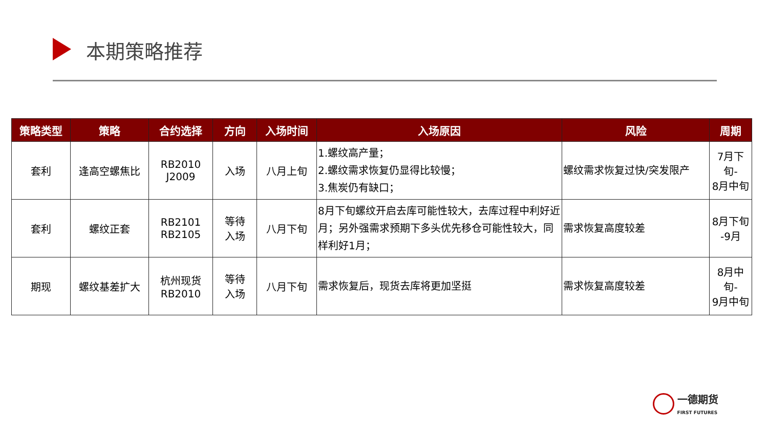本期策略推荐
| 策略类型 | 策略 | 合约选择 | 方向 | 入场时间 | 入场原因 | 风险 | 周期 |
| --- | --- | --- | --- | --- | --- | --- | --- |
| 套利 | 逢高空螺焦比 | RB2010 J2009 | 入场 | 八月上旬 | 1.螺纹高产量； 2.螺纹需求恢复仍显得比较慢； 3.焦炭仍有缺口； | 螺纹需求恢复过快/突发限产 | 7月下旬- 8月中旬 |
| 套利 | 螺纹正套 | RB2101 RB2105 | 等待 入场 | 八月下旬 | 8月下旬螺纹开启去库可能性较大，去库过程中利好近月；另外强需求预期下多头优先移仓可能性较大，同样利好1月； | 需求恢复高度较差 | 8月下旬 -9月 |
| 期现 | 螺纹基差扩大 | 杭州现货 RB2010 | 等待 入场 | 八月下旬 | 需求恢复后，现货去库将更加坚挺 | 需求恢复高度较差 | 8月中旬- 9月中旬 |
一德期货
FIRST FUTURES